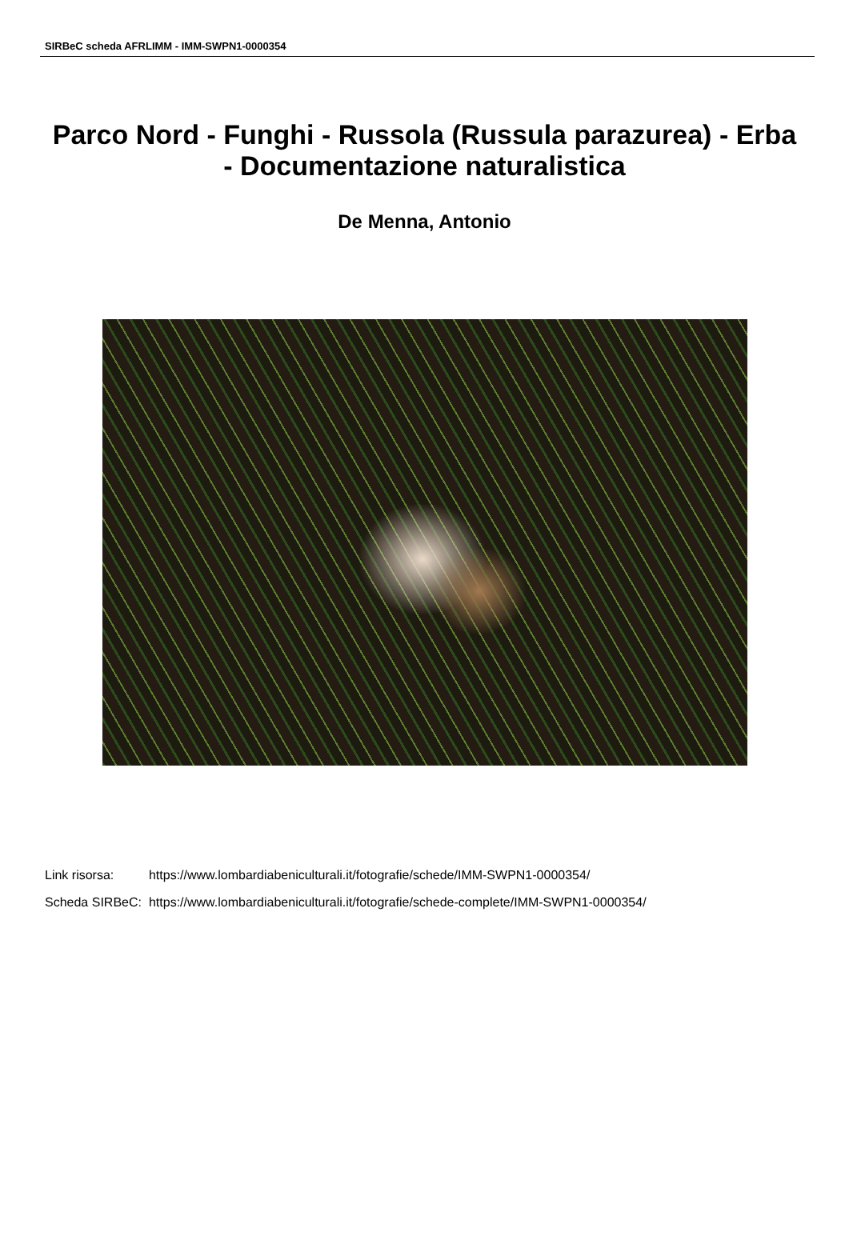SIRBeC scheda AFRLIMM - IMM-SWPN1-0000354
Parco Nord - Funghi - Russola (Russula parazurea) - Erba - Documentazione naturalistica
De Menna, Antonio
| Link risorsa: | https://www.lombardiabeniculturali.it/fotografie/schede/IMM-SWPN1-0000354/ |
| Scheda SIRBeC: | https://www.lombardiabeniculturali.it/fotografie/schede-complete/IMM-SWPN1-0000354/ |